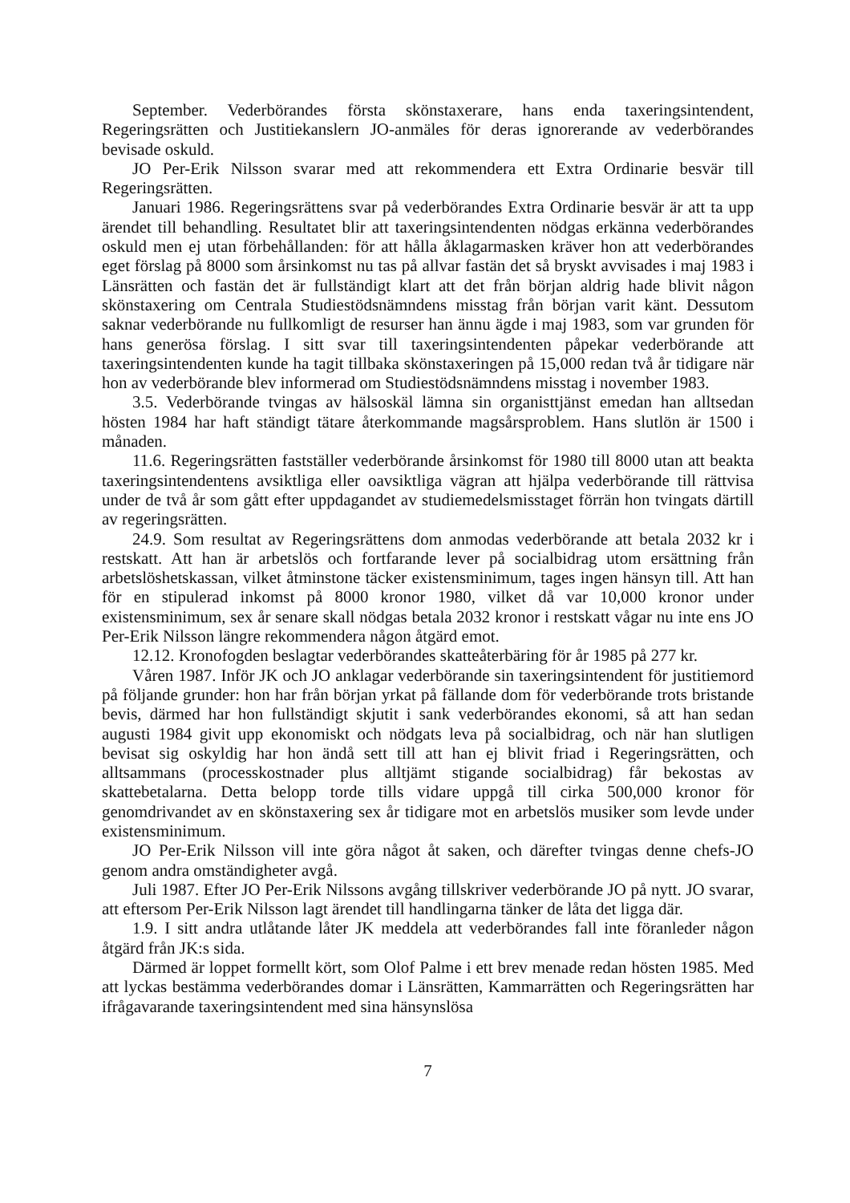September. Vederbörandes första skönstaxerare, hans enda taxeringsintendent, Regeringsrätten och Justitiekanslern JO-anmäles för deras ignorerande av vederbörandes bevisade oskuld.
JO Per-Erik Nilsson svarar med att rekommendera ett Extra Ordinarie besvär till Regeringsrätten.
Januari 1986. Regeringsrättens svar på vederbörandes Extra Ordinarie besvär är att ta upp ärendet till behandling. Resultatet blir att taxeringsintendenten nödgas erkänna vederbörandes oskuld men ej utan förbehållanden: för att hålla åklagarmasken kräver hon att vederbörandes eget förslag på 8000 som årsinkomst nu tas på allvar fastän det så bryskt avvisades i maj 1983 i Länsrätten och fastän det är fullständigt klart att det från början aldrig hade blivit någon skönstaxering om Centrala Studiestödsnämndens misstag från början varit känt. Dessutom saknar vederbörande nu fullkomligt de resurser han ännu ägde i maj 1983, som var grunden för hans generösa förslag. I sitt svar till taxeringsintendenten påpekar vederbörande att taxeringsintendenten kunde ha tagit tillbaka skönstaxeringen på 15,000 redan två år tidigare när hon av vederbörande blev informerad om Studiestödsnämndens misstag i november 1983.
3.5. Vederbörande tvingas av hälsoskäl lämna sin organisttjänst emedan han alltsedan hösten 1984 har haft ständigt tätare återkommande magsårsproblem. Hans slutlön är 1500 i månaden.
11.6. Regeringsrätten fastställer vederbörande årsinkomst för 1980 till 8000 utan att beakta taxeringsintendentens avsiktliga eller oavsiktliga vägran att hjälpa vederbörande till rättvisa under de två år som gått efter uppdagandet av studiemedelsmisstaget förrän hon tvingats därtill av regeringsrätten.
24.9. Som resultat av Regeringsrättens dom anmodas vederbörande att betala 2032 kr i restskatt. Att han är arbetslös och fortfarande lever på socialbidrag utom ersättning från arbetslöshetskassan, vilket åtminstone täcker existensminimum, tages ingen hänsyn till. Att han för en stipulerad inkomst på 8000 kronor 1980, vilket då var 10,000 kronor under existensminimum, sex år senare skall nödgas betala 2032 kronor i restskatt vågar nu inte ens JO Per-Erik Nilsson längre rekommendera någon åtgärd emot.
12.12. Kronofogden beslagtar vederbörandes skatteåterbäring för år 1985 på 277 kr.
Våren 1987. Inför JK och JO anklagar vederbörande sin taxeringsintendent för justitiemord på följande grunder: hon har från början yrkat på fällande dom för vederbörande trots bristande bevis, därmed har hon fullständigt skjutit i sank vederbörandes ekonomi, så att han sedan augusti 1984 givit upp ekonomiskt och nödgats leva på socialbidrag, och när han slutligen bevisat sig oskyldig har hon ändå sett till att han ej blivit friad i Regeringsrätten, och alltsammans (processkostnader plus alltjämt stigande socialbidrag) får bekostas av skattebetalarna. Detta belopp torde tills vidare uppgå till cirka 500,000 kronor för genomdrivandet av en skönstaxering sex år tidigare mot en arbetslös musiker som levde under existensminimum.
JO Per-Erik Nilsson vill inte göra något åt saken, och därefter tvingas denne chefs-JO genom andra omständigheter avgå.
Juli 1987. Efter JO Per-Erik Nilssons avgång tillskriver vederbörande JO på nytt. JO svarar, att eftersom Per-Erik Nilsson lagt ärendet till handlingarna tänker de låta det ligga där.
1.9. I sitt andra utlåtande låter JK meddela att vederbörandes fall inte föranleder någon åtgärd från JK:s sida.
Därmed är loppet formellt kört, som Olof Palme i ett brev menade redan hösten 1985. Med att lyckas bestämma vederbörandes domar i Länsrätten, Kammarrätten och Regeringsrätten har ifrågavarande taxeringsintendent med sina hänsynslösa
7